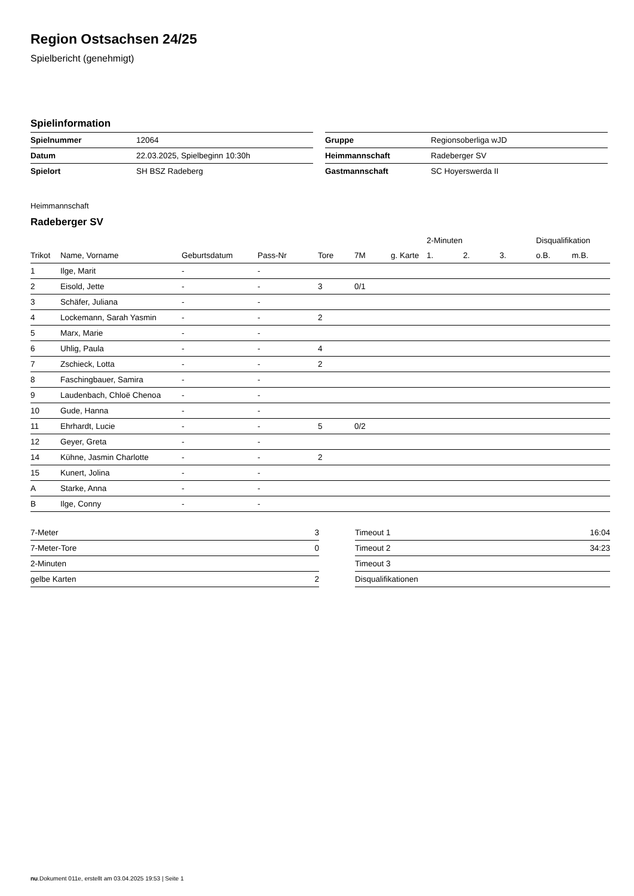Region Ostsachsen 24/25
Spielbericht (genehmigt)
Spielinformation
| Spielnummer | 12064 |
| Datum | 22.03.2025, Spielbeginn 10:30h |
| Spielort | SH BSZ Radeberg |
| Gruppe | Regionsoberliga wJD |
| Heimmannschaft | Radeberger SV |
| Gastmannschaft | SC Hoyerswerda II |
Heimmannschaft
Radeberger SV
| | | | | | | | 2-Minuten | | | Disqualifikation | |
| --- | --- | --- | --- | --- | --- | --- | --- | --- | --- | --- | --- |
| Trikot | Name, Vorname | Geburtsdatum | Pass-Nr | Tore | 7M | g. Karte | 1. | 2. | 3. | o.B. | m.B. |
| 1 | Ilge, Marit | - | - | | | | | | | | |
| 2 | Eisold, Jette | - | - | 3 | 0/1 | | | | | | |
| 3 | Schäfer, Juliana | - | - | | | | | | | | |
| 4 | Lockemann, Sarah Yasmin | - | - | 2 | | | | | | | |
| 5 | Marx, Marie | - | - | | | | | | | | |
| 6 | Uhlig, Paula | - | - | 4 | | | | | | | |
| 7 | Zschieck, Lotta | - | - | 2 | | | | | | | |
| 8 | Faschingbauer, Samira | - | - | | | | | | | | |
| 9 | Laudenbach, Chloë Chenoa | - | - | | | | | | | | |
| 10 | Gude, Hanna | - | - | | | | | | | | |
| 11 | Ehrhardt, Lucie | - | - | 5 | 0/2 | | | | | | |
| 12 | Geyer, Greta | - | - | | | | | | | | |
| 14 | Kühne, Jasmin Charlotte | - | - | 2 | | | | | | | |
| 15 | Kunert, Jolina | - | - | | | | | | | | |
| A | Starke, Anna | - | - | | | | | | | | |
| B | Ilge, Conny | - | - | | | | | | | | |
| 7-Meter | 3 |
| 7-Meter-Tore | 0 |
| 2-Minuten | |
| gelbe Karten | 2 |
| Timeout 1 | 16:04 |
| Timeout 2 | 34:23 |
| Timeout 3 | |
| Disqualifikationen | |
nu.Dokument 011e, erstellt am 03.04.2025 19:53 | Seite 1